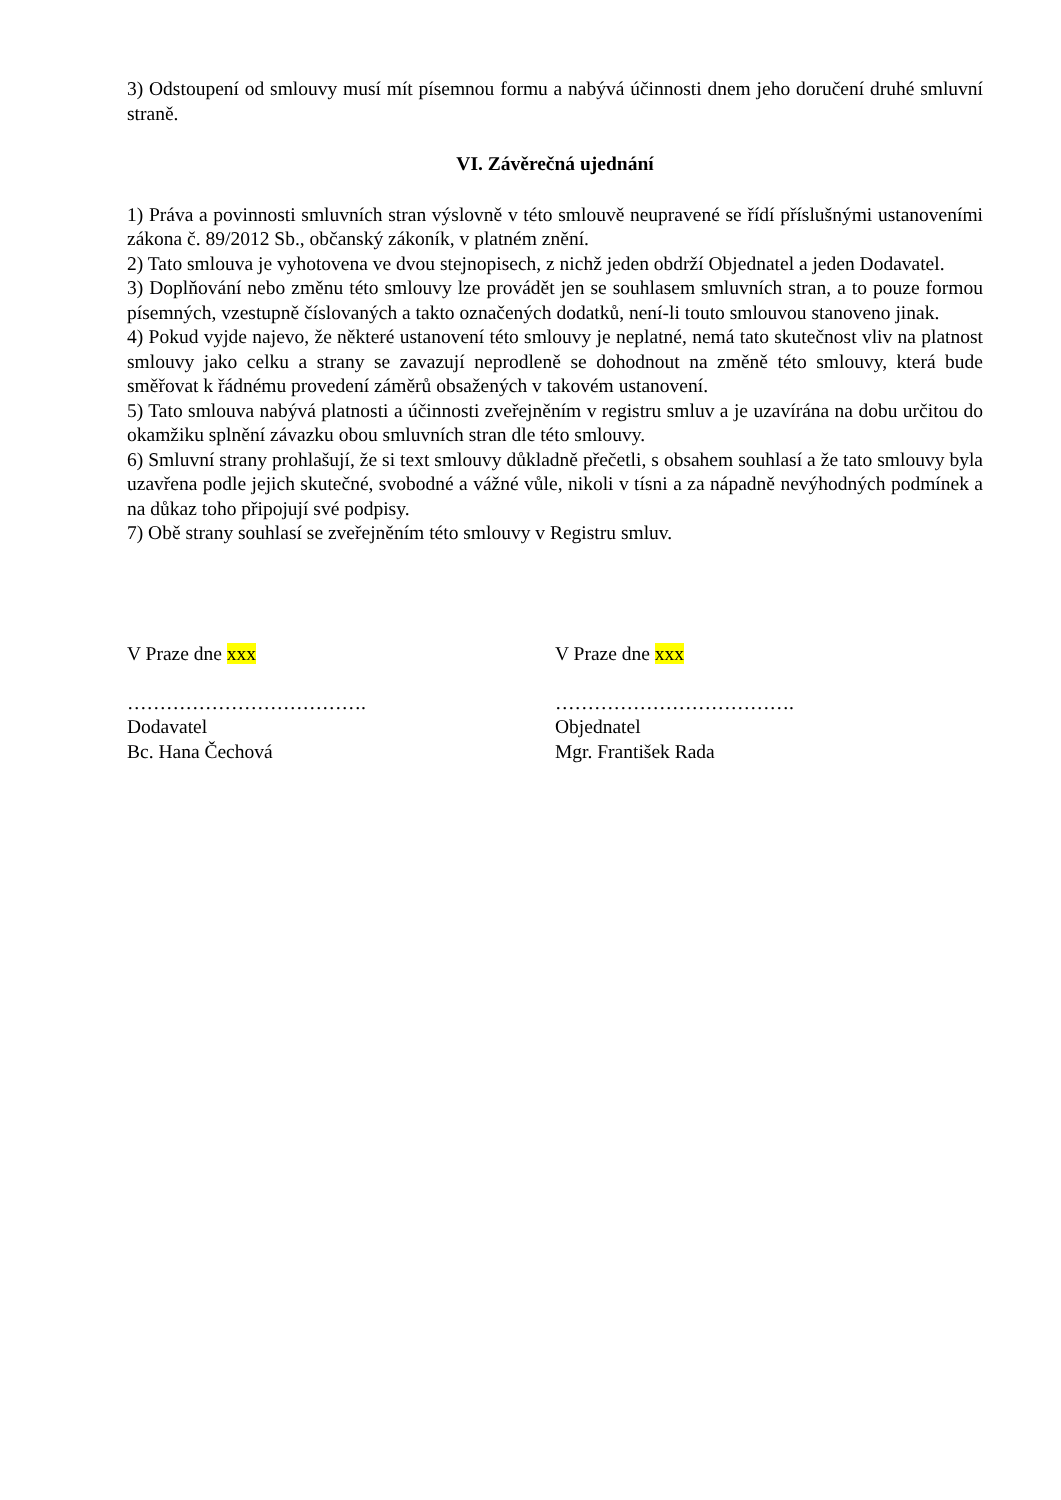3) Odstoupení od smlouvy musí mít písemnou formu a nabývá účinnosti dnem jeho doručení druhé smluvní straně.
VI. Závěrečná ujednání
1) Práva a povinnosti smluvních stran výslovně v této smlouvě neupravené se řídí příslušnými ustanoveními zákona č. 89/2012 Sb., občanský zákoník, v platném znění.
2) Tato smlouva je vyhotovena ve dvou stejnopisech, z nichž jeden obdrží Objednatel a jeden Dodavatel.
3) Doplňování nebo změnu této smlouvy lze provádět jen se souhlasem smluvních stran, a to pouze formou písemných, vzestupně číslovaných a takto označených dodatků, není-li touto smlouvou stanoveno jinak.
4) Pokud vyjde najevo, že některé ustanovení této smlouvy je neplatné, nemá tato skutečnost vliv na platnost smlouvy jako celku a strany se zavazují neprodleně se dohodnout na změně této smlouvy, která bude směřovat k řádnému provedení záměrů obsažených v takovém ustanovení.
5) Tato smlouva nabývá platnosti a účinnosti zveřejněním v registru smluv a je uzavírána na dobu určitou do okamžiku splnění závazku obou smluvních stran dle této smlouvy.
6) Smluvní strany prohlašují, že si text smlouvy důkladně přečetli, s obsahem souhlasí a že tato smlouvy byla uzavřena podle jejich skutečné, svobodné a vážné vůle, nikoli v tísni a za nápadně nevýhodných podmínek a na důkaz toho připojují své podpisy.
7) Obě strany souhlasí se zveřejněním této smlouvy v Registru smluv.
V Praze dne xxx
……………………………….
Dodavatel
Bc. Hana Čechová
V Praze dne xxx
……………………………….
Objednatel
Mgr. František Rada